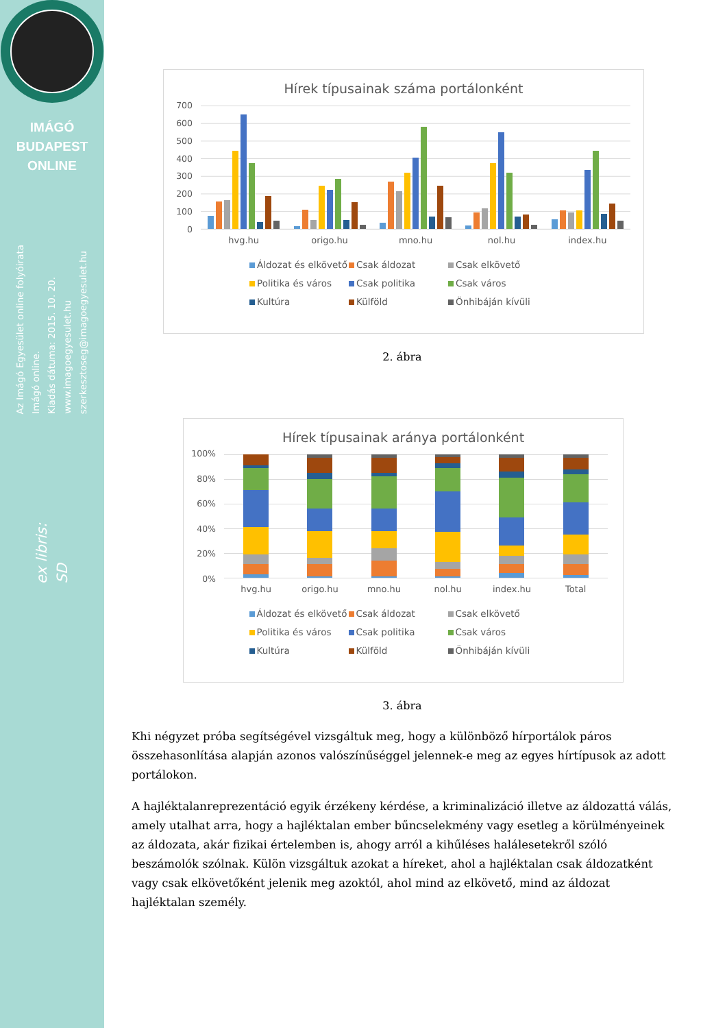IMÁGÓ
BUDAPEST
ONLINE
Az Imágó Egyesület online folyóirata
Imágó online.
Kiadás dátuma: 2015. 10. 20.
www.imagoegyesulet.hu
szerkesztoseg@imagoegyesulet.hu
ex libris:
SD
Hírek típusainak száma portálonként
700
600
500
400
300
200
100
0
hvg.hu origo.hu mno.hu nol.hu index.hu
Áldozat és elkövető Csak áldozat Csak elkövető Politika és város Csak politika Csak város Kultúra Külföld Önhibáján kívüli
2. ábra
Hírek típusainak aránya portálonként
100%
80%
60%
40%
20%
0%
hvg.hu origo.hu mno.hu nol.hu index.hu Total
Áldozat és elkövető Csak áldozat Csak elkövető Politika és város Csak politika Csak város Kultúra Külföld Önhibáján kívüli
3. ábra
Khi négyzet próba segítségével vizsgáltuk meg, hogy a különböző hírportálok páros összehasonlítása alapján azonos valószínűséggel jelennek-e meg az egyes hírtípusok az adott portálokon.
A hajléktalanreprezentáció egyik érzékeny kérdése, a kriminalizáció illetve az áldozattá válás, amely utalhat arra, hogy a hajléktalan ember bűncselekmény vagy esetleg a körülményeinek az áldozata, akár fizikai értelemben is, ahogy arról a kihűléses halálesetekről szóló beszámolók szólnak. Külön vizsgáltuk azokat a híreket, ahol a hajléktalan csak áldozatként vagy csak elkövetőként jelenik meg azoktól, ahol mind az elkövető, mind az áldozat hajléktalan személy.